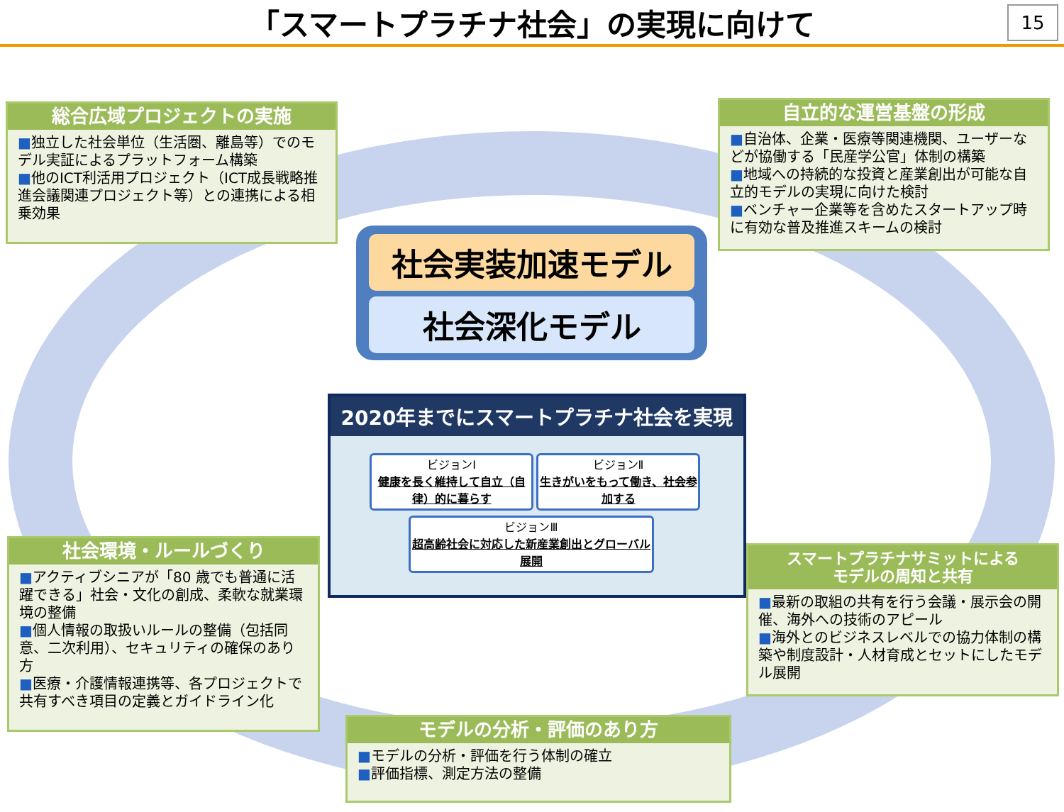「スマートプラチナ社会」の実現に向けて
15
総合広域プロジェクトの実施
■独立した社会単位（生活圏、離島等）でのモデル実証によるプラットフォーム構築
■他のICT利活用プロジェクト（ICT成長戦略推進会議関連プロジェクト等）との連携による相乗効果
自立的な運営基盤の形成
■自治体、企業・医療等関連機関、ユーザーなどが協働する「民産学公官」体制の構築
■地域への持続的な投資と産業創出が可能な自立的モデルの実現に向けた検討
■ベンチャー企業等を含めたスタートアップ時に有効な普及推進スキームの検討
社会実装加速モデル
社会深化モデル
2020年までにスマートプラチナ社会を実現
ビジョンⅠ
健康を長く維持して自立（自律）的に暮らす
ビジョンⅡ
生きがいをもって働き、社会参加する
ビジョンⅢ
超高齢社会に対応した新産業創出とグローバル展開
社会環境・ルールづくり
■アクティブシニアが「80 歳でも普通に活躍できる」社会・文化の創成、柔軟な就業環境の整備
■個人情報の取扱いルールの整備（包括同意、二次利用）、セキュリティの確保のあり方
■医療・介護情報連携等、各プロジェクトで共有すべき項目の定義とガイドライン化
スマートプラチナサミットによる
モデルの周知と共有
■最新の取組の共有を行う会議・展示会の開催、海外への技術のアピール
■海外とのビジネスレベルでの協力体制の構築や制度設計・人材育成とセットにしたモデル展開
モデルの分析・評価のあり方
■モデルの分析・評価を行う体制の確立
■評価指標、測定方法の整備